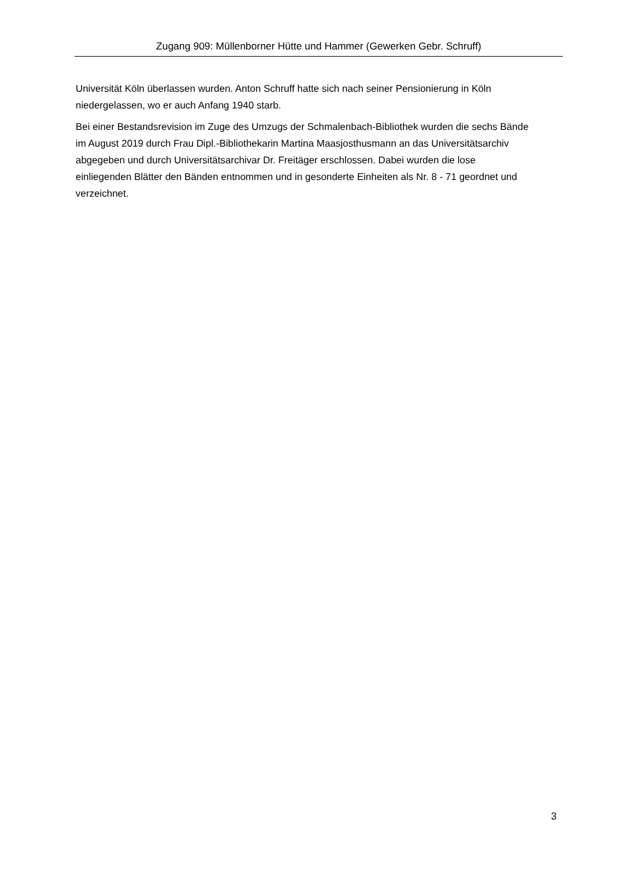Zugang 909: Müllenborner Hütte und Hammer (Gewerken Gebr. Schruff)
Universität Köln überlassen wurden. Anton Schruff hatte sich nach seiner Pensionierung in Köln
niedergelassen, wo er auch Anfang 1940 starb.
Bei einer Bestandsrevision im Zuge des Umzugs der Schmalenbach-Bibliothek wurden die sechs Bände
im August 2019 durch Frau Dipl.-Bibliothekarin Martina Maasjosthusmann an das Universitätsarchiv
abgegeben und durch Universitätsarchivar Dr. Freitäger erschlossen. Dabei wurden die lose
einliegenden Blätter den Bänden entnommen und in gesonderte Einheiten als Nr. 8 - 71 geordnet und
verzeichnet.
3